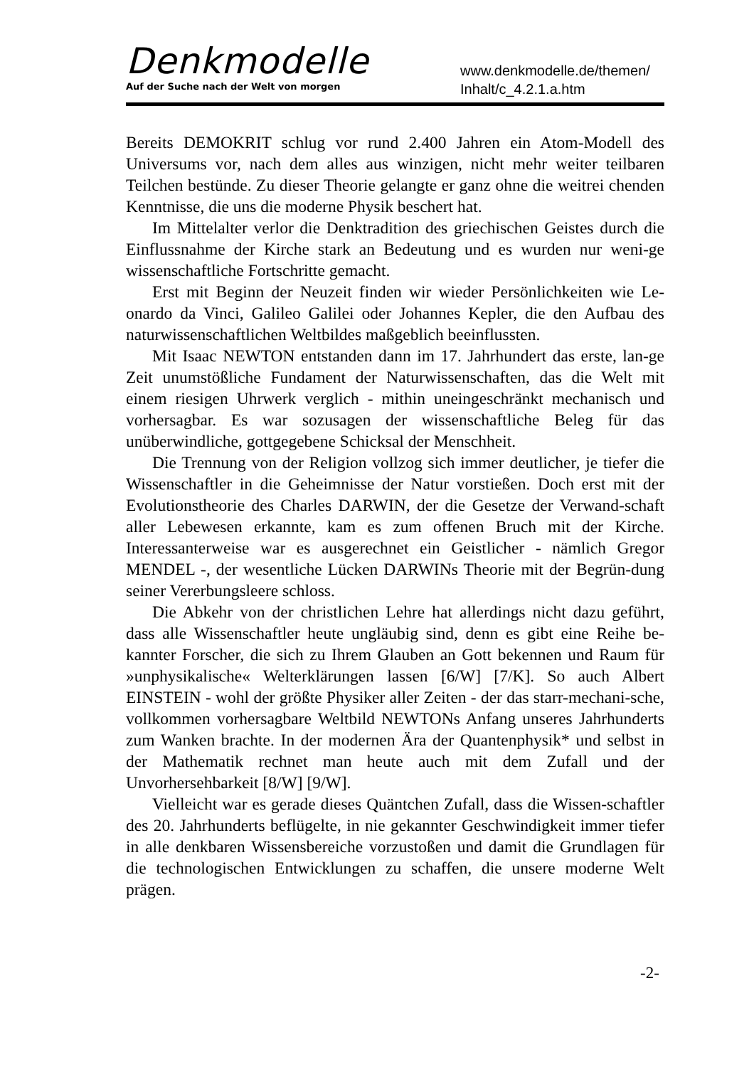Denkmodelle
Auf der Suche nach der Welt von morgen
www.denkmodelle.de/themen/
Inhalt/c_4.2.1.a.htm
Bereits DEMOKRIT schlug vor rund 2.400 Jahren ein Atom-Modell des Universums vor, nach dem alles aus winzigen, nicht mehr weiter teilbaren Teilchen bestünde. Zu dieser Theorie gelangte er ganz ohne die weitrei chenden Kenntnisse, die uns die moderne Physik beschert hat.
Im Mittelalter verlor die Denktradition des griechischen Geistes durch die Einflussnahme der Kirche stark an Bedeutung und es wurden nur weni-ge wissenschaftliche Fortschritte gemacht.
Erst mit Beginn der Neuzeit finden wir wieder Persönlichkeiten wie Le-onardo da Vinci, Galileo Galilei oder Johannes Kepler, die den Aufbau des naturwissenschaftlichen Weltbildes maßgeblich beeinflussten.
Mit Isaac NEWTON entstanden dann im 17. Jahrhundert das erste, lan-ge Zeit unumstößliche Fundament der Naturwissenschaften, das die Welt mit einem riesigen Uhrwerk verglich - mithin uneingeschränkt mechanisch und vorhersagbar. Es war sozusagen der wissenschaftliche Beleg für das unüberwindliche, gottgegebene Schicksal der Menschheit.
Die Trennung von der Religion vollzog sich immer deutlicher, je tiefer die Wissenschaftler in die Geheimnisse der Natur vorstießen. Doch erst mit der Evolutionstheorie des Charles DARWIN, der die Gesetze der Verwand-schaft aller Lebewesen erkannte, kam es zum offenen Bruch mit der Kirche. Interessanterweise war es ausgerechnet ein Geistlicher - nämlich Gregor MENDEL -, der wesentliche Lücken DARWINs Theorie mit der Begrün-dung seiner Vererbungsleere schloss.
Die Abkehr von der christlichen Lehre hat allerdings nicht dazu geführt, dass alle Wissenschaftler heute ungläubig sind, denn es gibt eine Reihe be-kannter Forscher, die sich zu Ihrem Glauben an Gott bekennen und Raum für »unphysikalische« Welterklärungen lassen [6/W] [7/K]. So auch Albert EINSTEIN - wohl der größte Physiker aller Zeiten - der das starr-mechani-sche, vollkommen vorhersagbare Weltbild NEWTONs Anfang unseres Jahrhunderts zum Wanken brachte. In der modernen Ära der Quantenphysik* und selbst in der Mathematik rechnet man heute auch mit dem Zufall und der Unvorhersehbarkeit [8/W] [9/W].
Vielleicht war es gerade dieses Quäntchen Zufall, dass die Wissen-schaftler des 20. Jahrhunderts beflügelte, in nie gekannter Geschwindigkeit immer tiefer in alle denkbaren Wissensbereiche vorzustoßen und damit die Grundlagen für die technologischen Entwicklungen zu schaffen, die unsere moderne Welt prägen.
-2-